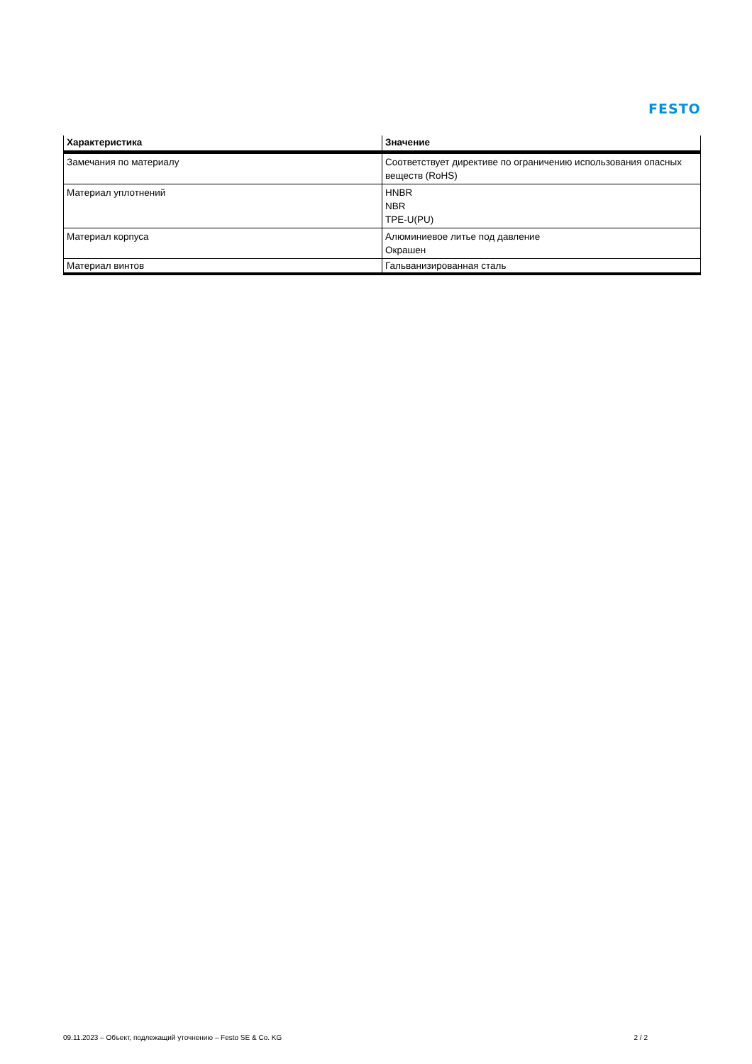FESTO
| Характеристика | Значение |
| --- | --- |
| Замечания по материалу | Соответствует директиве по ограничению использования опасных веществ (RoHS) |
| Материал уплотнений | HNBR NBR TPE-U(PU) |
| Материал корпуса | Алюминиевое литье под давление Окрашен |
| Материал винтов | Гальванизированная сталь |
09.11.2023 – Объект, подлежащий уточнению – Festo SE & Co. KG 2 / 2